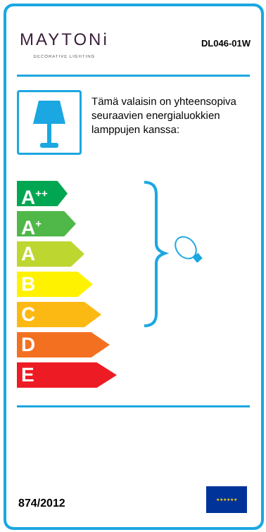MAYTONi
DECORATIVE LIGHTING
DL046-01W
Tämä valaisin on yhteensopiva seuraavien energialuokkien lamppujen kanssa:
A<sup>++</sup>
A<sup>+</sup>
A
B
C
D
E
874/2012
★★★★★★